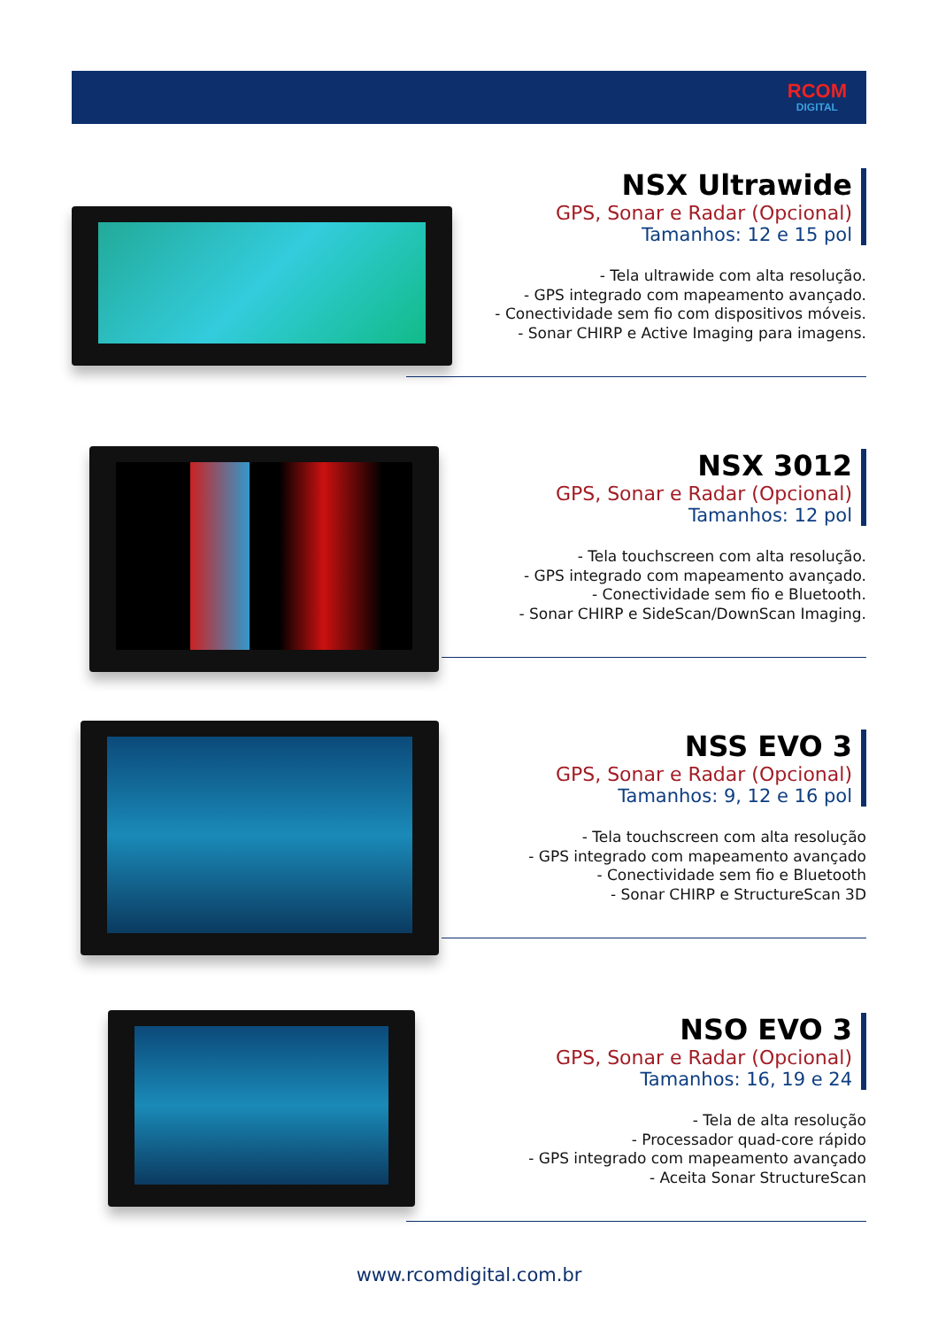RCOM
DIGITAL
NSX Ultrawide
GPS, Sonar e Radar (Opcional)
Tamanhos: 12 e 15 pol
- Tela ultrawide com alta resolução.
- GPS integrado com mapeamento avançado.
- Conectividade sem fio com dispositivos móveis.
- Sonar CHIRP e Active Imaging para imagens.
NSX 3012
GPS, Sonar e Radar (Opcional)
Tamanhos: 12 pol
- Tela touchscreen com alta resolução.
- GPS integrado com mapeamento avançado.
- Conectividade sem fio e Bluetooth.
- Sonar CHIRP e SideScan/DownScan Imaging.
NSS EVO 3
GPS, Sonar e Radar (Opcional)
Tamanhos: 9, 12 e 16 pol
- Tela touchscreen com alta resolução
- GPS integrado com mapeamento avançado
- Conectividade sem fio e Bluetooth
- Sonar CHIRP e StructureScan 3D
NSO EVO 3
GPS, Sonar e Radar (Opcional)
Tamanhos: 16, 19 e 24
- Tela de alta resolução
- Processador quad-core rápido
- GPS integrado com mapeamento avançado
- Aceita Sonar StructureScan
www.rcomdigital.com.br